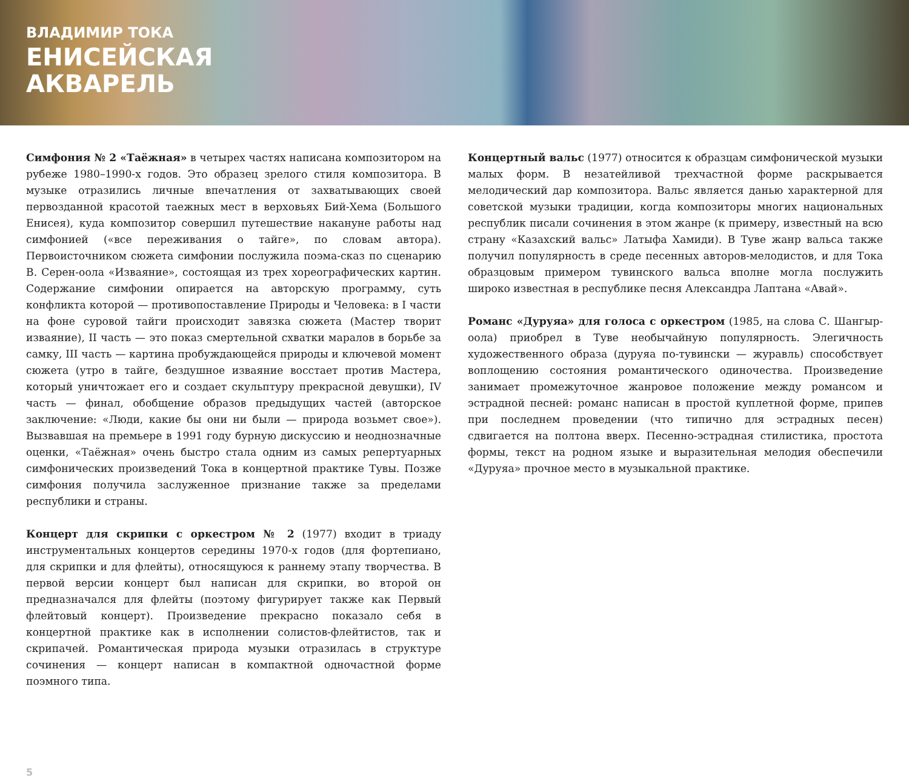ВЛАДИМИР ТОКА
ЕНИСЕЙСКАЯ
АКВАРЕЛЬ
Симфония № 2 «Таёжная» в четырех частях написана композитором на рубеже 1980–1990-х годов. Это образец зрелого стиля композитора. В музыке отразились личные впечатления от захватывающих своей первозданной красотой таежных мест в верховьях Бий-Хема (Большого Енисея), куда композитор совершил путешествие накануне работы над симфонией («все переживания о тайге», по словам автора). Первоисточником сюжета симфонии послужила поэма-сказ по сценарию В. Серен-оола «Изваяние», состоящая из трех хореографических картин. Содержание симфонии опирается на авторскую программу, суть конфликта которой — противопоставление Природы и Человека: в I части на фоне суровой тайги происходит завязка сюжета (Мастер творит изваяние), II часть — это показ смертельной схватки маралов в борьбе за самку, III часть — картина пробуждающейся природы и ключевой момент сюжета (утро в тайге, бездушное изваяние восстает против Мастера, который уничтожает его и создает скульптуру прекрасной девушки), IV часть — финал, обобщение образов предыдущих частей (авторское заключение: «Люди, какие бы они ни были — природа возьмет свое»). Вызвавшая на премьере в 1991 году бурную дискуссию и неоднозначные оценки, «Таёжная» очень быстро стала одним из самых репертуарных симфонических произведений Тока в концертной практике Тувы. Позже симфония получила заслуженное признание также за пределами республики и страны.
Концерт для скрипки с оркестром № 2 (1977) входит в триаду инструментальных концертов середины 1970-х годов (для фортепиано, для скрипки и для флейты), относящуюся к раннему этапу творчества. В первой версии концерт был написан для скрипки, во второй он предназначался для флейты (поэтому фигурирует также как Первый флейтовый концерт). Произведение прекрасно показало себя в концертной практике как в исполнении солистов-флейтистов, так и скрипачей. Романтическая природа музыки отразилась в структуре сочинения — концерт написан в компактной одночастной форме поэмного типа.
Концертный вальс (1977) относится к образцам симфонической музыки малых форм. В незатейливой трехчастной форме раскрывается мелодический дар композитора. Вальс является данью характерной для советской музыки традиции, когда композиторы многих национальных республик писали сочинения в этом жанре (к примеру, известный на всю страну «Казахский вальс» Латыфа Хамиди). В Туве жанр вальса также получил популярность в среде песенных авторов-мелодистов, и для Тока образцовым примером тувинского вальса вполне могла послужить широко известная в республике песня Александра Лаптана «Авай».
Романс «Дуруяа» для голоса с оркестром (1985, на слова С. Шангыр-оола) приобрел в Туве необычайную популярность. Элегичность художественного образа (дуруяа по-тувински — журавль) способствует воплощению состояния романтического одиночества. Произведение занимает промежуточное жанровое положение между романсом и эстрадной песней: романс написан в простой куплетной форме, припев при последнем проведении (что типично для эстрадных песен) сдвигается на полтона вверх. Песенно-эстрадная стилистика, простота формы, текст на родном языке и выразительная мелодия обеспечили «Дуруяа» прочное место в музыкальной практике.
5